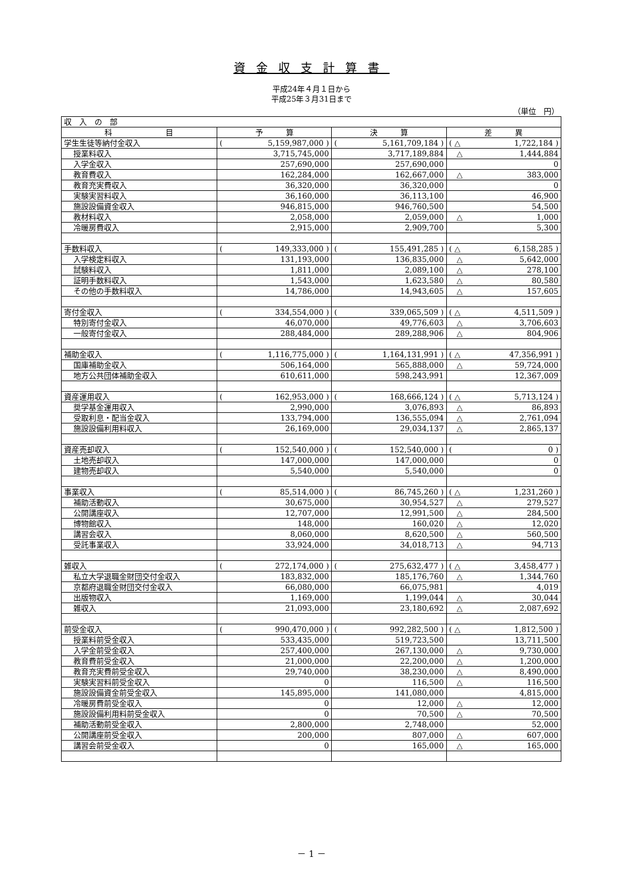資金収支計算書
平成24年４月１日から
平成25年３月31日まで
（単位　円）
| 収 入 の 部 | | | |
| 科 目 | 予 算 | 決 算 | 差 異 |
| 学生生徒等納付金収入 | ( 5,159,987,000 ) | ( 5,161,709,184 ) | ( △ 1,722,184 ) |
| 授業料収入 | 3,715,745,000 | 3,717,189,884 | △ 1,444,884 |
| 入学金収入 | 257,690,000 | 257,690,000 | 0 |
| 教育費収入 | 162,284,000 | 162,667,000 | △ 383,000 |
| 教育充実費収入 | 36,320,000 | 36,320,000 | 0 |
| 実験実習料収入 | 36,160,000 | 36,113,100 | 46,900 |
| 施設設備資金収入 | 946,815,000 | 946,760,500 | 54,500 |
| 教材料収入 | 2,058,000 | 2,059,000 | △ 1,000 |
| 冷暖房費収入 | 2,915,000 | 2,909,700 | 5,300 |
| 手数料収入 | ( 149,333,000 ) | ( 155,491,285 ) | ( △ 6,158,285 ) |
| 入学検定料収入 | 131,193,000 | 136,835,000 | △ 5,642,000 |
| 試験料収入 | 1,811,000 | 2,089,100 | △ 278,100 |
| 証明手数料収入 | 1,543,000 | 1,623,580 | △ 80,580 |
| その他の手数料収入 | 14,786,000 | 14,943,605 | △ 157,605 |
| 寄付金収入 | ( 334,554,000 ) | ( 339,065,509 ) | ( △ 4,511,509 ) |
| 特別寄付金収入 | 46,070,000 | 49,776,603 | △ 3,706,603 |
| 一般寄付金収入 | 288,484,000 | 289,288,906 | △ 804,906 |
| 補助金収入 | ( 1,116,775,000 ) | ( 1,164,131,991 ) | ( △ 47,356,991 ) |
| 国庫補助金収入 | 506,164,000 | 565,888,000 | △ 59,724,000 |
| 地方公共団体補助金収入 | 610,611,000 | 598,243,991 | 12,367,009 |
| 資産運用収入 | ( 162,953,000 ) | ( 168,666,124 ) | ( △ 5,713,124 ) |
| 奨学基金運用収入 | 2,990,000 | 3,076,893 | △ 86,893 |
| 受取利息・配当金収入 | 133,794,000 | 136,555,094 | △ 2,761,094 |
| 施設設備利用料収入 | 26,169,000 | 29,034,137 | △ 2,865,137 |
| 資産売却収入 | ( 152,540,000 ) | ( 152,540,000 ) | ( 0 ) |
| 土地売却収入 | 147,000,000 | 147,000,000 | 0 |
| 建物売却収入 | 5,540,000 | 5,540,000 | 0 |
| 事業収入 | ( 85,514,000 ) | ( 86,745,260 ) | ( △ 1,231,260 ) |
| 補助活動収入 | 30,675,000 | 30,954,527 | △ 279,527 |
| 公開講座収入 | 12,707,000 | 12,991,500 | △ 284,500 |
| 博物館収入 | 148,000 | 160,020 | △ 12,020 |
| 講習会収入 | 8,060,000 | 8,620,500 | △ 560,500 |
| 受託事業収入 | 33,924,000 | 34,018,713 | △ 94,713 |
| 雑収入 | ( 272,174,000 ) | ( 275,632,477 ) | ( △ 3,458,477 ) |
| 私立大学退職金財団交付金収入 | 183,832,000 | 185,176,760 | △ 1,344,760 |
| 京都府退職金財団交付金収入 | 66,080,000 | 66,075,981 | 4,019 |
| 出版物収入 | 1,169,000 | 1,199,044 | △ 30,044 |
| 雑収入 | 21,093,000 | 23,180,692 | △ 2,087,692 |
| 前受金収入 | ( 990,470,000 ) | ( 992,282,500 ) | ( △ 1,812,500 ) |
| 授業料前受金収入 | 533,435,000 | 519,723,500 | 13,711,500 |
| 入学金前受金収入 | 257,400,000 | 267,130,000 | △ 9,730,000 |
| 教育費前受金収入 | 21,000,000 | 22,200,000 | △ 1,200,000 |
| 教育充実費前受金収入 | 29,740,000 | 38,230,000 | △ 8,490,000 |
| 実験実習料前受金収入 | 0 | 116,500 | △ 116,500 |
| 施設設備資金前受金収入 | 145,895,000 | 141,080,000 | 4,815,000 |
| 冷暖房費前受金収入 | 0 | 12,000 | △ 12,000 |
| 施設設備利用料前受金収入 | 0 | 70,500 | △ 70,500 |
| 補助活動前受金収入 | 2,800,000 | 2,748,000 | 52,000 |
| 公開講座前受金収入 | 200,000 | 807,000 | △ 607,000 |
| 講習会前受金収入 | 0 | 165,000 | △ 165,000 |
－ 1 －